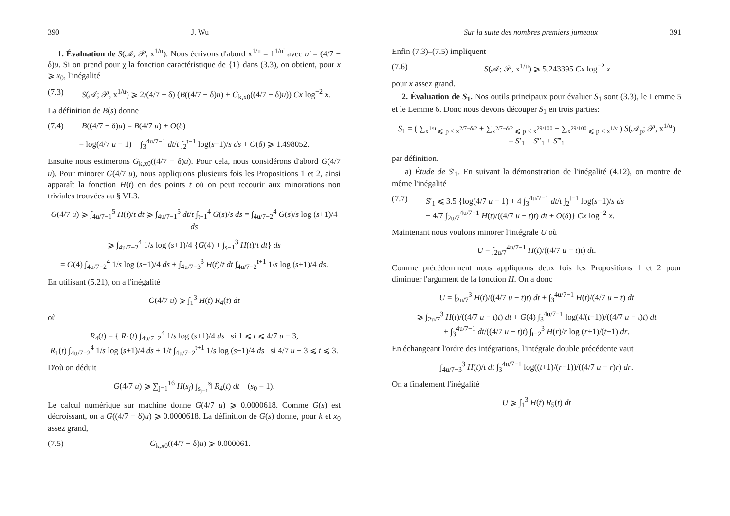390 J. Wu
1. Évaluation de S(𝒜; 𝒫, x<sup>1/u</sup>). Nous écrivons d'abord x<sup>1/u</sup> = 1<sup>1/u'</sup> avec u' = (4/7 − δ)u. Si on prend pour χ la fonction caractéristique de {1} dans (3.3), on obtient, pour x ⩾ x<sub>0</sub>, l'inégalité
(7.3) S(𝒜; 𝒫, x<sup>1/u</sup>) ⩾ 2/(4/7 − δ) (B((4/7 − δ)u) + G<sub>k,x0</sub>((4/7 − δ)u)) Cx log<sup>−2</sup> x.
La définition de B(s) donne
(7.4) B((4/7 − δ)u) = B(4/7 u) + O(δ)
= log(4/7 u − 1) + ∫<sub>3</sub><sup>4u/7−1</sup> dt/t ∫<sub>2</sub><sup>t−1</sup> log(s−1)/s ds + O(δ) ⩾ 1.498052.
Ensuite nous estimerons G<sub>k,x0</sub>((4/7 − δ)u). Pour cela, nous considérons d'abord G(4/7 u). Pour minorer G(4/7 u), nous appliquons plusieurs fois les Propositions 1 et 2, ainsi apparaît la fonction H(t) en des points t où on peut recourir aux minorations non triviales trouvées au § VI.3.
G(4/7 u) ⩾ ∫<sub>4u/7−1</sub><sup>5</sup> H(t)/t dt ⩾ ∫<sub>4u/7−1</sub><sup>5</sup> dt/t ∫<sub>t−1</sub><sup>4</sup> G(s)/s ds = ∫<sub>4u/7−2</sub><sup>4</sup> G(s)/s log (s+1)/4 ds
⩾ ∫<sub>4u/7−2</sub><sup>4</sup> 1/s log (s+1)/4 {G(4) + ∫<sub>s−1</sub><sup>3</sup> H(t)/t dt} ds
= G(4) ∫<sub>4u/7−2</sub><sup>4</sup> 1/s log (s+1)/4 ds + ∫<sub>4u/7−3</sub><sup>3</sup> H(t)/t dt ∫<sub>4u/7−2</sub><sup>t+1</sup> 1/s log (s+1)/4 ds.
En utilisant (5.21), on a l'inégalité
G(4/7 u) ⩾ ∫<sub>1</sub><sup>3</sup> H(t) R<sub>4</sub>(t) dt
où
R<sub>4</sub>(t) = { R<sub>1</sub>(t) ∫<sub>4u/7−2</sub><sup>4</sup> 1/s log (s+1)/4 ds si 1 ⩽ t ⩽ 4/7 u − 3,
R<sub>1</sub>(t) ∫<sub>4u/7−2</sub><sup>4</sup> 1/s log (s+1)/4 ds + 1/t ∫<sub>4u/7−2</sub><sup>t+1</sup> 1/s log (s+1)/4 ds si 4/7 u − 3 ⩽ t ⩽ 3.
D'où on déduit
G(4/7 u) ⩾ ∑<sub>j=1</sub><sup>16</sup> H(s<sub>j</sub>) ∫<sub>s<sub>j−1</sub></sub><sup>s<sub>j</sub></sup> R<sub>4</sub>(t) dt (s<sub>0</sub> = 1).
Le calcul numérique sur machine donne G(4/7 u) ⩾ 0.0000618. Comme G(s) est décroissant, on a G((4/7 − δ)u) ⩾ 0.0000618. La définition de G(s) donne, pour k et x<sub>0</sub> assez grand,
(7.5) G<sub>k,x0</sub>((4/7 − δ)u) ⩾ 0.000061.
Sur la suite des nombres premiers jumeaux 391
Enfin (7.3)–(7.5) impliquent
(7.6) S(𝒜; 𝒫, x<sup>1/u</sup>) ⩾ 5.243395 Cx log<sup>−2</sup> x
pour x assez grand.
2. Évaluation de S<sub>1</sub>. Nos outils principaux pour évaluer S<sub>1</sub> sont (3.3), le Lemme 5 et le Lemme 6. Donc nous devons découper S<sub>1</sub> en trois parties:
S<sub>1</sub> = ( ∑<sub>x<sup>1/u</sup> ⩽ p < x<sup>2/7−δ/2</sup></sub> + ∑<sub>x<sup>2/7−δ/2</sup> ⩽ p < x<sup>29/100</sup></sub> + ∑<sub>x<sup>29/100</sup> ⩽ p < x<sup>1/v</sup></sub> ) S(𝒜<sub>p</sub>; 𝒫, x<sup>1/u</sup>)
= S′<sub>1</sub> + S″<sub>1</sub> + S‴<sub>1</sub>
par définition.
a) Étude de S′<sub>1</sub>. En suivant la démonstration de l'inégalité (4.12), on montre de même l'inégalité
(7.7) S′<sub>1</sub> ⩽ 3.5 {log(4/7 u − 1) + 4 ∫<sub>3</sub><sup>4u/7−1</sup> dt/t ∫<sub>2</sub><sup>t−1</sup> log(s−1)/s ds
− 4/7 ∫<sub>2u/7</sub><sup>4u/7−1</sup> H(t)/((4/7 u − t)t) dt + O(δ)} Cx log<sup>−2</sup> x.
Maintenant nous voulons minorer l'intégrale U où
U = ∫<sub>2u/7</sub><sup>4u/7−1</sup> H(t)/((4/7 u − t)t) dt.
Comme précédemment nous appliquons deux fois les Propositions 1 et 2 pour diminuer l'argument de la fonction H. On a donc
U = ∫<sub>2u/7</sub><sup>3</sup> H(t)/((4/7 u − t)t) dt + ∫<sub>3</sub><sup>4u/7−1</sup> H(t)/(4/7 u − t) dt
⩾ ∫<sub>2u/7</sub><sup>3</sup> H(t)/((4/7 u − t)t) dt + G(4) ∫<sub>3</sub><sup>4u/7−1</sup> log(4/(t−1))/((4/7 u − t)t) dt
+ ∫<sub>3</sub><sup>4u/7−1</sup> dt/((4/7 u − t)t) ∫<sub>t−2</sub><sup>3</sup> H(r)/r log (r+1)/(t−1) dr.
En échangeant l'ordre des intégrations, l'intégrale double précédente vaut
∫<sub>4u/7−3</sub><sup>3</sup> H(t)/t dt ∫<sub>3</sub><sup>4u/7−1</sup> log((t+1)/(r−1))/((4/7 u − r)r) dr.
On a finalement l'inégalité
U ⩾ ∫<sub>1</sub><sup>3</sup> H(t) R<sub>5</sub>(t) dt